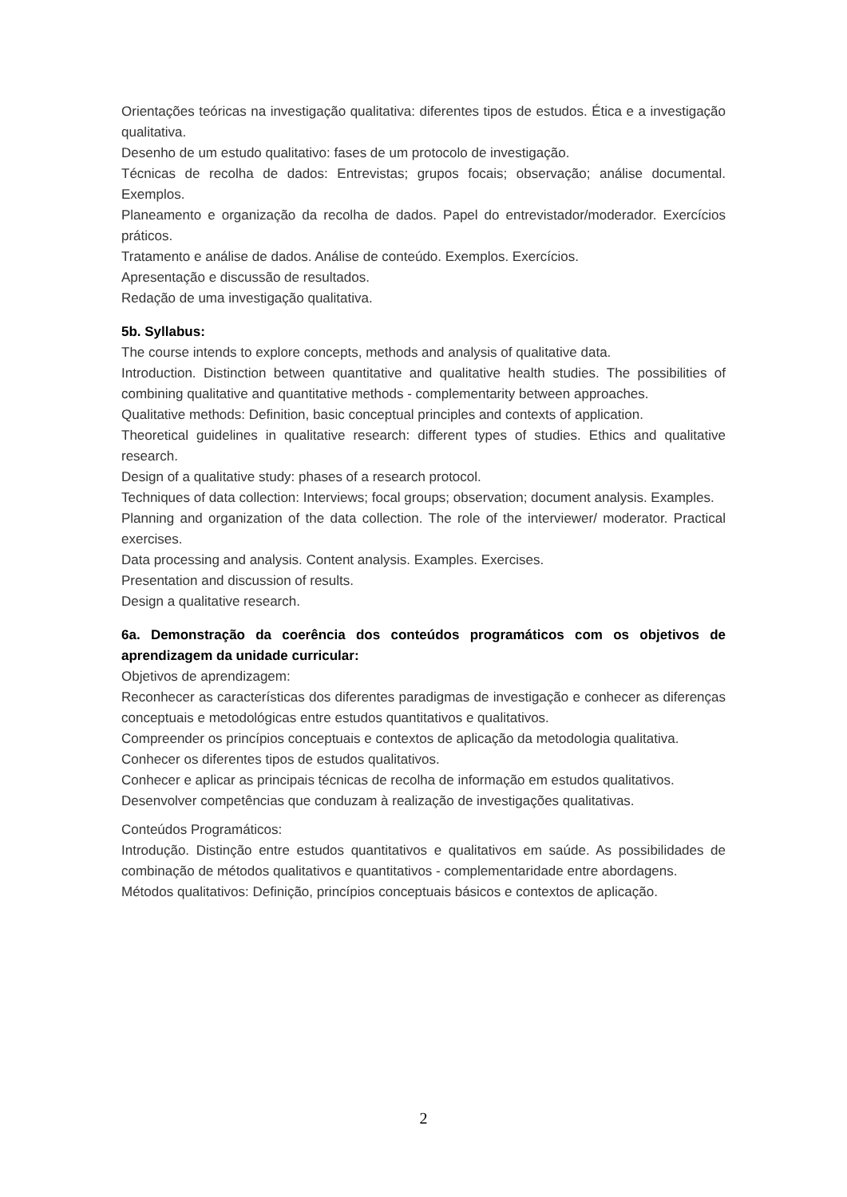Orientações teóricas na investigação qualitativa: diferentes tipos de estudos. Ética e a investigação qualitativa.
Desenho de um estudo qualitativo: fases de um protocolo de investigação.
Técnicas de recolha de dados: Entrevistas; grupos focais; observação; análise documental. Exemplos.
Planeamento e organização da recolha de dados. Papel do entrevistador/moderador. Exercícios práticos.
Tratamento e análise de dados. Análise de conteúdo. Exemplos. Exercícios.
Apresentação e discussão de resultados.
Redação de uma investigação qualitativa.
5b. Syllabus:
The course intends to explore concepts, methods and analysis of qualitative data.
Introduction. Distinction between quantitative and qualitative health studies. The possibilities of combining qualitative and quantitative methods - complementarity between approaches.
Qualitative methods: Definition, basic conceptual principles and contexts of application.
Theoretical guidelines in qualitative research: different types of studies. Ethics and qualitative research.
Design of a qualitative study: phases of a research protocol.
Techniques of data collection: Interviews; focal groups; observation; document analysis. Examples.
Planning and organization of the data collection. The role of the interviewer/ moderator. Practical exercises.
Data processing and analysis. Content analysis. Examples. Exercises.
Presentation and discussion of results.
Design a qualitative research.
6a. Demonstração da coerência dos conteúdos programáticos com os objetivos de aprendizagem da unidade curricular:
Objetivos de aprendizagem:
Reconhecer as características dos diferentes paradigmas de investigação e conhecer as diferenças conceptuais e metodológicas entre estudos quantitativos e qualitativos.
Compreender os princípios conceptuais e contextos de aplicação da metodologia qualitativa.
Conhecer os diferentes tipos de estudos qualitativos.
Conhecer e aplicar as principais técnicas de recolha de informação em estudos qualitativos.
Desenvolver competências que conduzam à realização de investigações qualitativas.
Conteúdos Programáticos:
Introdução. Distinção entre estudos quantitativos e qualitativos em saúde. As possibilidades de combinação de métodos qualitativos e quantitativos - complementaridade entre abordagens.
Métodos qualitativos: Definição, princípios conceptuais básicos e contextos de aplicação.
2